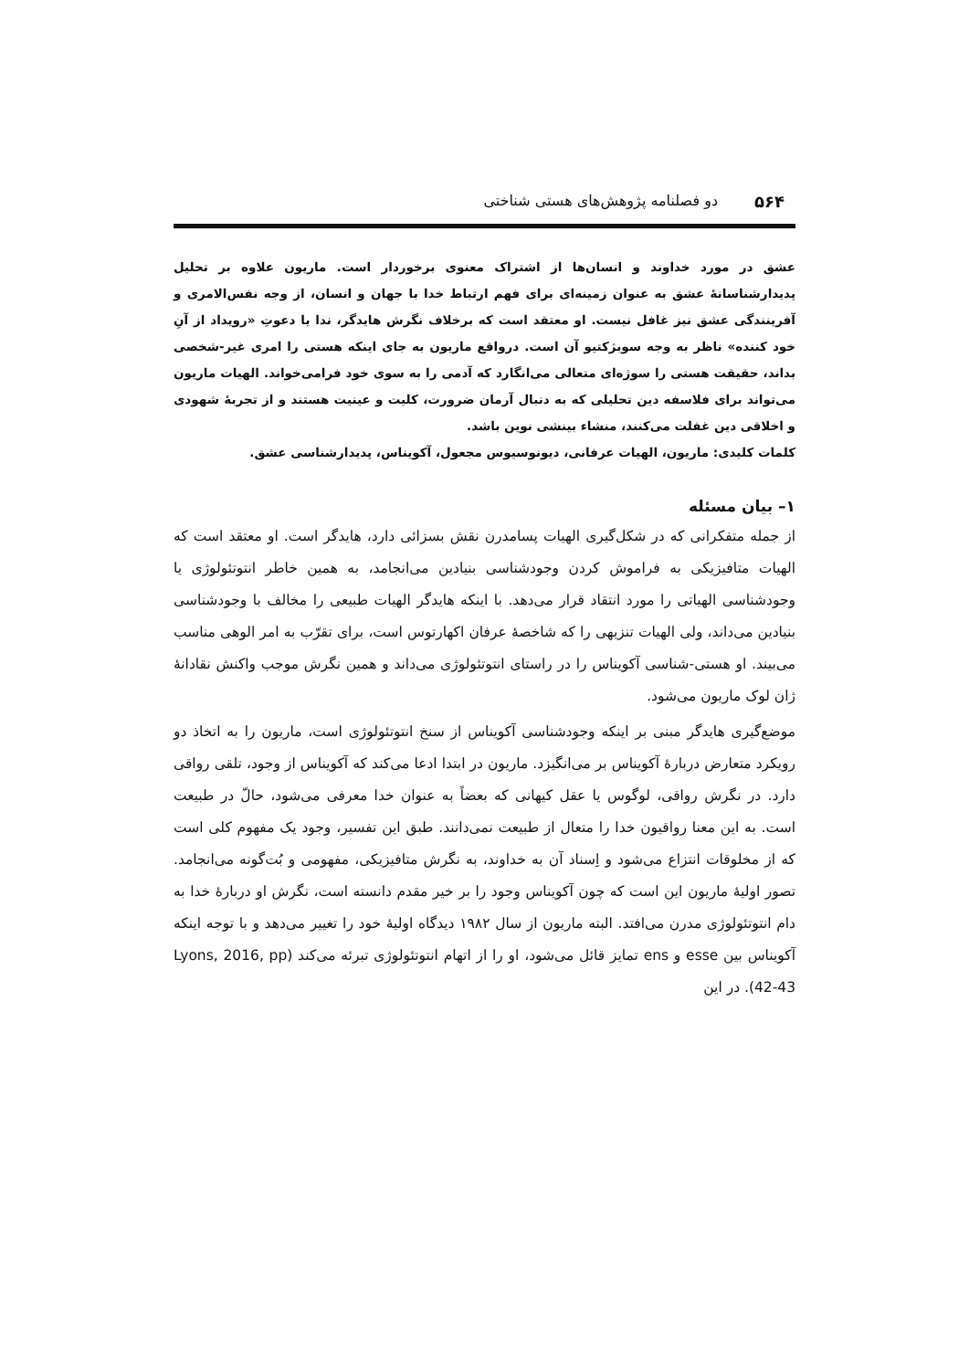۵۶۴ دو فصلنامه پژوهش‌های هستی شناختی
عشق در مورد خداوند و انسان‌ها از اشتراک معنوی برخوردار است. ماریون علاوه بر تحلیل پدیدارشناسانهٔ عشق به عنوان زمینه‌ای برای فهم ارتباط خدا با جهان و انسان، از وجه نفس‌الامری و آفرینندگی عشق نیز غافل نیست. او معتقد است که برخلاف نگرش هایدگر، ندا یا دعوتِ «رویداد از آنِ خود کننده» ناظر به وجه سوبژکتیو آن است. درواقع ماریون به جای اینکه هستی را امری غیر-شخصی بداند، حقیقت هستی را سوژه‌ای متعالی می‌انگارد که آدمی را به سوی خود فرامی‌خواند. الهیات ماریون می‌تواند برای فلاسفه دین تحلیلی که به دنبال آرمان ضرورت، کلیت و عینیت هستند و از تجربهٔ شهودی و اخلاقی دین غفلت می‌کنند، منشاء بینشی نوین باشد.
کلمات کلیدی: ماریون، الهیات عرفانی، دیونوسیوس مجعول، آکویناس، پدیدارشناسی عشق.
۱– بیان مسئله
از جمله متفکرانی که در شکل‌گیری الهیات پسامدرن نقش بسزائی دارد، هایدگر است. او معتقد است که الهیات متافیزیکی به فراموش کردن وجودشناسی بنیادین می‌انجامد، به همین خاطر انتوتئولوژی یا وجودشناسی الهیاتی را مورد انتقاد قرار می‌دهد. با اینکه هایدگر الهیات طبیعی را مخالف با وجودشناسی بنیادین می‌داند، ولی الهیات تنزیهی را که شاخصهٔ عرفان اکهارتوس است، برای تقرّب به امر الوهی مناسب می‌بیند. او هستی-شناسی آکویناس را در راستای انتوتئولوژی می‌داند و همین نگرش موجب واکنش نقادانهٔ ژان لوک ماریون می‌شود.
موضع‌گیری هایدگر مبنی بر اینکه وجودشناسی آکویناس از سنخ انتوتئولوژی است، ماریون را به اتخاذ دو رویکرد متعارض دربارهٔ آکویناس بر می‌انگیزد. ماریون در ابتدا ادعا می‌کند که آکویناس از وجود، تلقی رواقی دارد. در نگرش رواقی، لوگوس یا عقل کیهانی که بعضاً به عنوان خدا معرفی می‌شود، حالّ در طبیعت است. به این معنا رواقیون خدا را متعال از طبیعت نمی‌دانند. طبق این تفسیر، وجود یک مفهوم کلی است که از مخلوقات انتزاع می‌شود و اِسناد آن به خداوند، به نگرش متافیزیکی، مفهومی و بُت‌گونه می‌انجامد. تصور اولیهٔ ماریون این است که چون آکویناس وجود را بر خیر مقدم دانسته است، نگرش او دربارهٔ خدا به دام انتوتئولوژی مدرن می‌افتد. البته ماریون از سال ۱۹۸۲ دیدگاه اولیهٔ خود را تغییر می‌دهد و با توجه اینکه آکویناس بین esse و ens تمایز قائل می‌شود، او را از اتهام انتوتئولوژی تبرئه می‌کند (Lyons, 2016, pp 42-43). در این